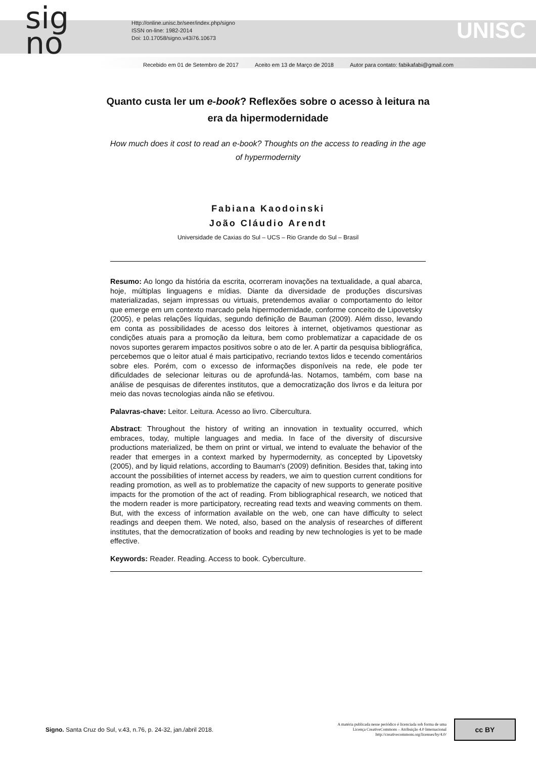sig
no
Http://online.unisc.br/seer/index.php/signo
ISSN on-line: 1982-2014
Doi: 10.17058/signo.v43i76.10673
UNISC
Recebido em 01 de Setembro de 2017 Aceito em 13 de Março de 2018 Autor para contato: fabikafabi@gmail.com
Quanto custa ler um e-book? Reflexões sobre o acesso à leitura na era da hipermodernidade
How much does it cost to read an e-book? Thoughts on the access to reading in the age of hypermodernity
Fabiana Kaodoinski
João Cláudio Arendt
Universidade de Caxias do Sul – UCS – Rio Grande do Sul – Brasil
Resumo: Ao longo da história da escrita, ocorreram inovações na textualidade, a qual abarca, hoje, múltiplas linguagens e mídias. Diante da diversidade de produções discursivas materializadas, sejam impressas ou virtuais, pretendemos avaliar o comportamento do leitor que emerge em um contexto marcado pela hipermodernidade, conforme conceito de Lipovetsky (2005), e pelas relações líquidas, segundo definição de Bauman (2009). Além disso, levando em conta as possibilidades de acesso dos leitores à internet, objetivamos questionar as condições atuais para a promoção da leitura, bem como problematizar a capacidade de os novos suportes gerarem impactos positivos sobre o ato de ler. A partir da pesquisa bibliográfica, percebemos que o leitor atual é mais participativo, recriando textos lidos e tecendo comentários sobre eles. Porém, com o excesso de informações disponíveis na rede, ele pode ter dificuldades de selecionar leituras ou de aprofundá-las. Notamos, também, com base na análise de pesquisas de diferentes institutos, que a democratização dos livros e da leitura por meio das novas tecnologias ainda não se efetivou.
Palavras-chave: Leitor. Leitura. Acesso ao livro. Cibercultura.
Abstract: Throughout the history of writing an innovation in textuality occurred, which embraces, today, multiple languages and media. In face of the diversity of discursive productions materialized, be them on print or virtual, we intend to evaluate the behavior of the reader that emerges in a context marked by hypermodernity, as concepted by Lipovetsky (2005), and by liquid relations, according to Bauman's (2009) definition. Besides that, taking into account the possibilities of internet access by readers, we aim to question current conditions for reading promotion, as well as to problematize the capacity of new supports to generate positive impacts for the promotion of the act of reading. From bibliographical research, we noticed that the modern reader is more participatory, recreating read texts and weaving comments on them. But, with the excess of information available on the web, one can have difficulty to select readings and deepen them. We noted, also, based on the analysis of researches of different institutes, that the democratization of books and reading by new technologies is yet to be made effective.
Keywords: Reader. Reading. Access to book. Cyberculture.
Signo. Santa Cruz do Sul, v.43, n.76, p. 24-32, jan./abril 2018.
A matéria publicada nesse periódico é licenciada sob forma de uma
Licença CreativeCommons – Atribuição 4.0 Internacional
http://creativecommons.org/licenses/by/4.0/
cc BY